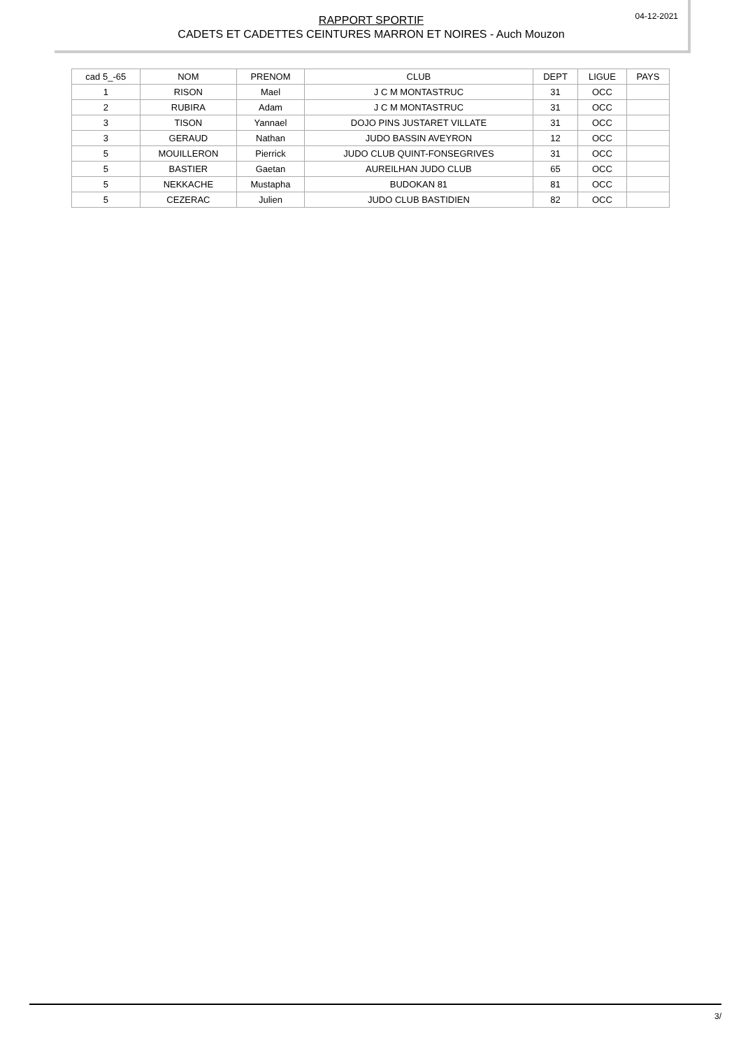RAPPORT SPORTIF
CADETS ET CADETTES CEINTURES MARRON ET NOIRES - Auch Mouzon
04-12-2021
| cad 5_-65 | NOM | PRENOM | CLUB | DEPT | LIGUE | PAYS |
| --- | --- | --- | --- | --- | --- | --- |
| 1 | RISON | Mael | J C M MONTASTRUC | 31 | OCC | |
| 2 | RUBIRA | Adam | J C M MONTASTRUC | 31 | OCC | |
| 3 | TISON | Yannael | DOJO PINS JUSTARET VILLATE | 31 | OCC | |
| 3 | GERAUD | Nathan | JUDO BASSIN AVEYRON | 12 | OCC | |
| 5 | MOUILLERON | Pierrick | JUDO CLUB QUINT-FONSEGRIVES | 31 | OCC | |
| 5 | BASTIER | Gaetan | AUREILHAN JUDO CLUB | 65 | OCC | |
| 5 | NEKKACHE | Mustapha | BUDOKAN 81 | 81 | OCC | |
| 5 | CEZERAC | Julien | JUDO CLUB BASTIDIEN | 82 | OCC | |
3/